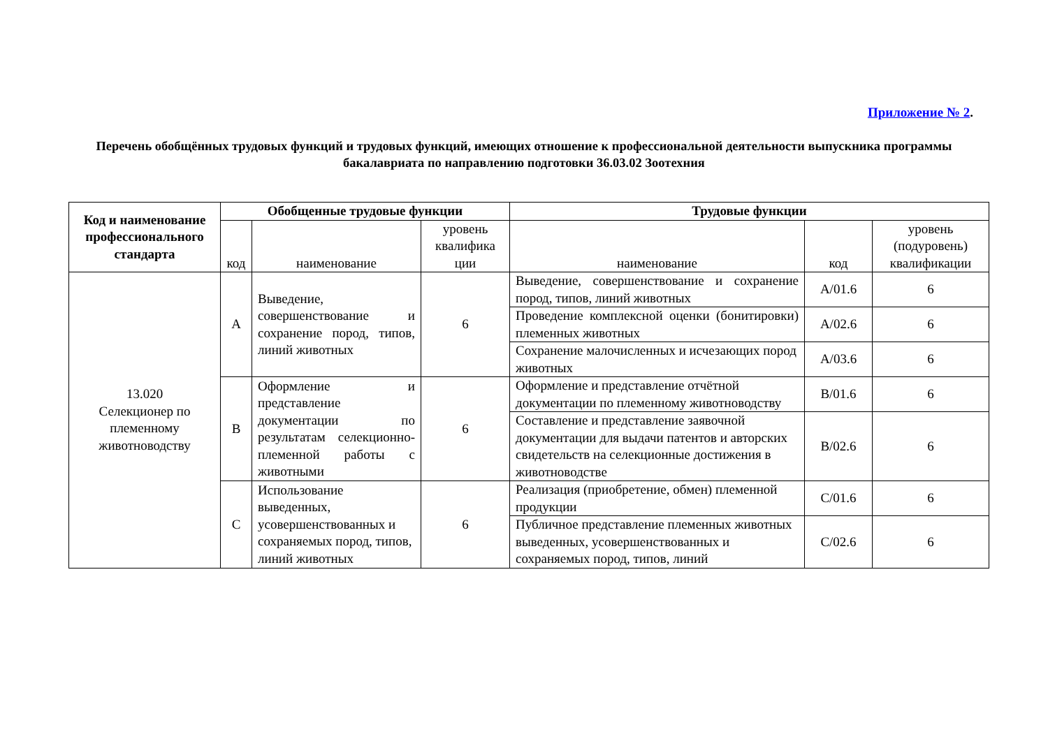Приложение № 2.
Перечень обобщённых трудовых функций и трудовых функций, имеющих отношение к профессиональной деятельности выпускника программы бакалавриата по направлению подготовки 36.03.02 Зоотехния
| Код и наименование профессионального стандарта | Обобщенные трудовые функции | | | Трудовые функции | | |
| --- | --- | --- | --- | --- | --- | --- |
| | код | наименование | уровень квалифика ции | наименование | код | уровень (подуровень) квалификации |
| 13.020 Селекционер по племенному животноводству | A | Выведение, совершенствование и сохранение пород, типов, линий животных | 6 | Выведение, совершенствование и сохранение пород, типов, линий животных | A/01.6 | 6 |
| | | | | Проведение комплексной оценки (бонитировки) племенных животных | A/02.6 | 6 |
| | | | | Сохранение малочисленных и исчезающих пород животных | A/03.6 | 6 |
| | B | Оформление и представление документации по результатам селекционно-племенной работы с животными | 6 | Оформление и представление отчётной документации по племенному животноводству | B/01.6 | 6 |
| | | | | Составление и представление заявочной документации для выдачи патентов и авторских свидетельств на селекционные достижения в животноводстве | B/02.6 | 6 |
| | C | Использование выведенных, усовершенствованных и сохраняемых пород, типов, линий животных | 6 | Реализация (приобретение, обмен) племенной продукции | C/01.6 | 6 |
| | | | | Публичное представление племенных животных выведенных, усовершенствованных и сохраняемых пород, типов, линий | C/02.6 | 6 |